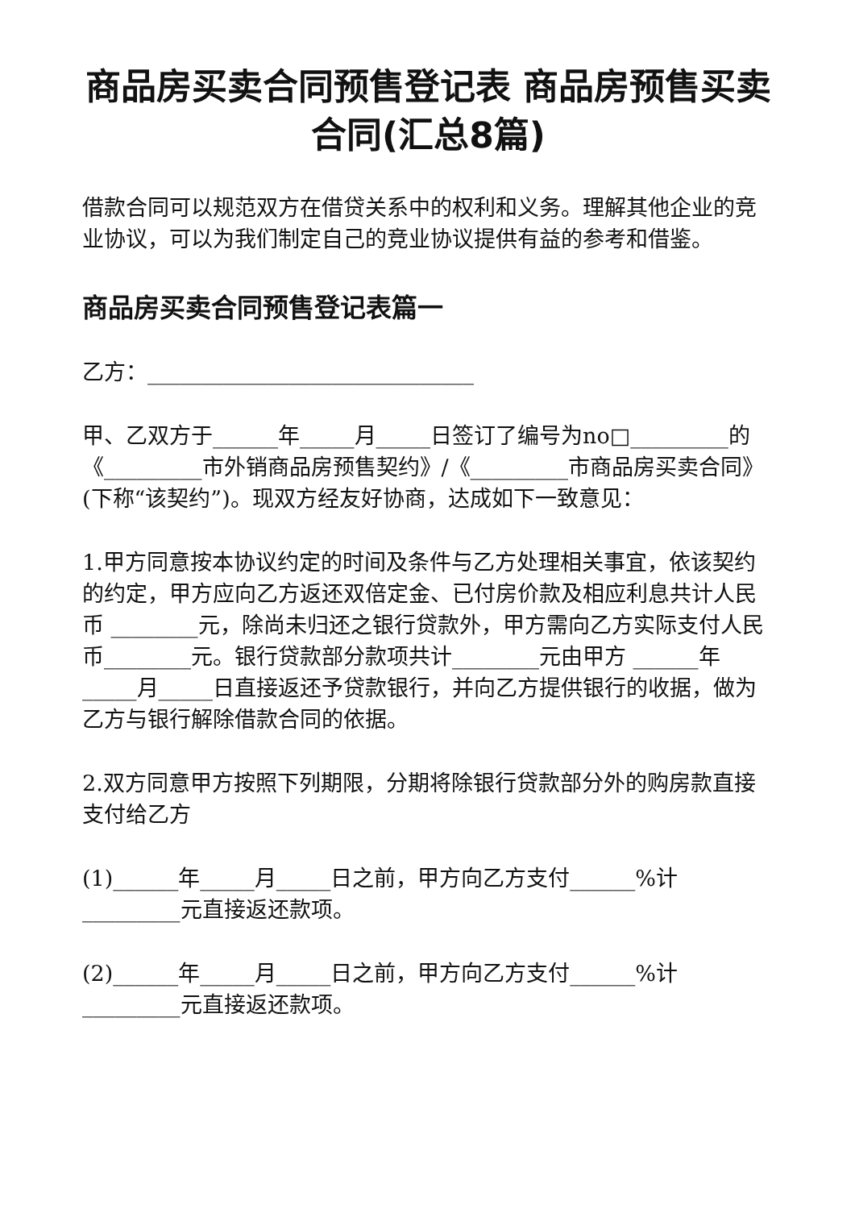商品房买卖合同预售登记表 商品房预售买卖合同(汇总8篇)
借款合同可以规范双方在借贷关系中的权利和义务。理解其他企业的竞业协议，可以为我们制定自己的竞业协议提供有益的参考和借鉴。
商品房买卖合同预售登记表篇一
乙方：______________________________
甲、乙双方于______年_____月_____日签订了编号为no□_________的《_________市外销商品房预售契约》/《_________市商品房买卖合同》(下称“该契约”)。现双方经友好协商，达成如下一致意见：
1.甲方同意按本协议约定的时间及条件与乙方处理相关事宜，依该契约的约定，甲方应向乙方返还双倍定金、已付房价款及相应利息共计人民币 ________元，除尚未归还之银行贷款外，甲方需向乙方实际支付人民币________元。银行贷款部分款项共计________元由甲方 ______年_____月_____日直接返还予贷款银行，并向乙方提供银行的收据，做为乙方与银行解除借款合同的依据。
2.双方同意甲方按照下列期限，分期将除银行贷款部分外的购房款直接支付给乙方
(1)______年_____月_____日之前，甲方向乙方支付______%计_________元直接返还款项。
(2)______年_____月_____日之前，甲方向乙方支付______%计_________元直接返还款项。